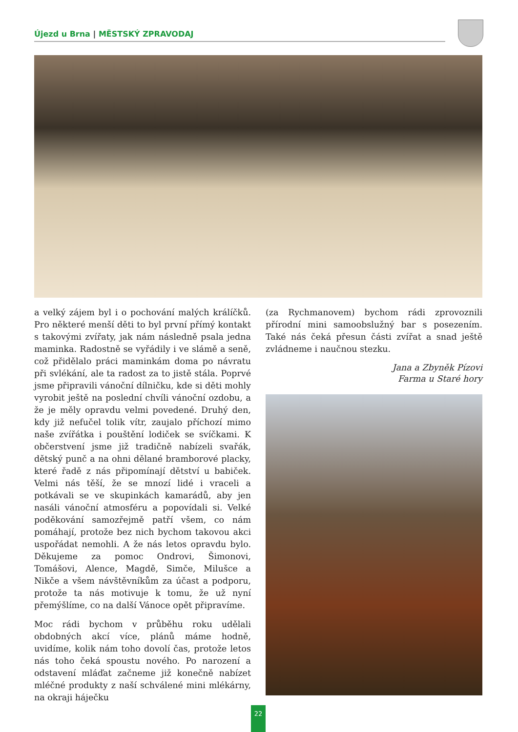Újezd u Brna | MĚSTSKÝ ZPRAVODAJ
a velký zájem byl i o pochování malých králíčků. Pro některé menší děti to byl první přímý kontakt s takovými zvířaty, jak nám následně psala jedna maminka. Radostně se vyřádily i ve slámě a seně, což přidělalo práci maminkám doma po návratu při svlékání, ale ta radost za to jistě stála. Poprvé jsme připravili vánoční dílničku, kde si děti mohly vyrobit ještě na poslední chvíli vánoční ozdobu, a že je měly opravdu velmi povedené. Druhý den, kdy již nefučel tolik vítr, zaujalo příchozí mimo naše zvířátka i pouštění lodiček se svíčkami. K občerstvení jsme již tradičně nabízeli svařák, dětský punč a na ohni dělané bramborové placky, které řadě z nás připomínají dětství u babiček. Velmi nás těší, že se mnozí lidé i vraceli a potkávali se ve skupinkách kamarádů, aby jen nasáli vánoční atmosféru a popovídali si. Velké poděkování samozřejmě patří všem, co nám pomáhají, protože bez nich bychom takovou akci uspořádat nemohli. A že nás letos opravdu bylo. Děkujeme za pomoc Ondrovi, Šimonovi, Tomášovi, Alence, Magdě, Simče, Milušce a Nikče a všem návštěvníkům za účast a podporu, protože ta nás motivuje k tomu, že už nyní přemýšlíme, co na další Vánoce opět připravíme.
Moc rádi bychom v průběhu roku udělali obdobných akcí více, plánů máme hodně, uvidíme, kolik nám toho dovolí čas, protože letos nás toho čeká spoustu nového. Po narození a odstavení mláďat začneme již konečně nabízet mléčné produkty z naší schválené mini mlékárny, na okraji háječku
(za Rychmanovem) bychom rádi zprovoznili přírodní mini samoobslužný bar s posezením. Také nás čeká přesun části zvířat a snad ještě zvládneme i naučnou stezku.
Jana a Zbyněk Pízovi
Farma u Staré hory
22